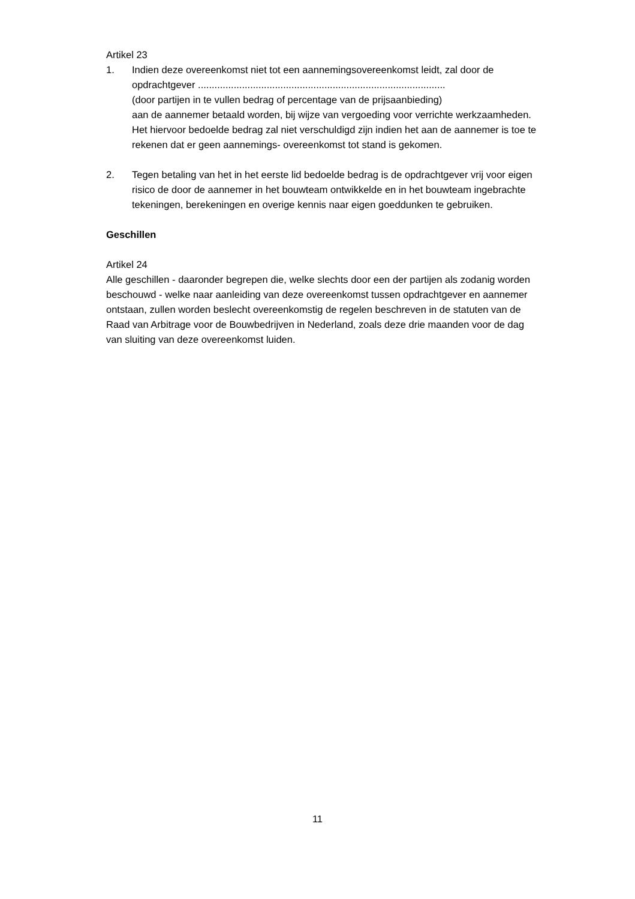Artikel 23
1. Indien deze overeenkomst niet tot een aannemingsovereenkomst leidt, zal door de opdrachtgever ..........................................................................................
(door partijen in te vullen bedrag of percentage van de prijsaanbieding)
aan de aannemer betaald worden, bij wijze van vergoeding voor verrichte werkzaamheden. Het hiervoor bedoelde bedrag zal niet verschuldigd zijn indien het aan de aannemer is toe te rekenen dat er geen aannemings- overeenkomst tot stand is gekomen.
2. Tegen betaling van het in het eerste lid bedoelde bedrag is de opdrachtgever vrij voor eigen risico de door de aannemer in het bouwteam ontwikkelde en in het bouwteam ingebrachte tekeningen, berekeningen en overige kennis naar eigen goeddunken te gebruiken.
Geschillen
Artikel 24
Alle geschillen - daaronder begrepen die, welke slechts door een der partijen als zodanig worden beschouwd - welke naar aanleiding van deze overeenkomst tussen opdrachtgever en aannemer ontstaan, zullen worden beslecht overeenkomstig de regelen beschreven in de statuten van de Raad van Arbitrage voor de Bouwbedrijven in Nederland, zoals deze drie maanden voor de dag van sluiting van deze overeenkomst luiden.
11